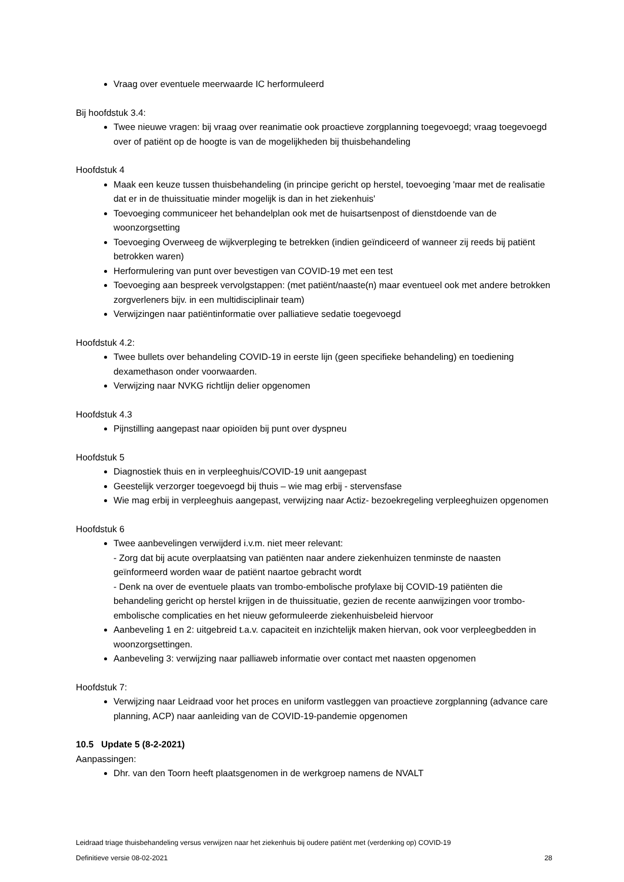Vraag over eventuele meerwaarde IC herformuleerd
Bij hoofdstuk 3.4:
Twee nieuwe vragen: bij vraag over reanimatie ook proactieve zorgplanning toegevoegd; vraag toegevoegd over of patiënt op de hoogte is van de mogelijkheden bij thuisbehandeling
Hoofdstuk 4
Maak een keuze tussen thuisbehandeling (in principe gericht op herstel, toevoeging 'maar met de realisatie dat er in de thuissituatie minder mogelijk is dan in het ziekenhuis'
Toevoeging communiceer het behandelplan ook met de huisartsenpost of dienstdoende van de woonzorgsetting
Toevoeging Overweeg de wijkverpleging te betrekken (indien geïndiceerd of wanneer zij reeds bij patiënt betrokken waren)
Herformulering van punt over bevestigen van COVID-19 met een test
Toevoeging aan bespreek vervolgstappen: (met patiënt/naaste(n) maar eventueel ook met andere betrokken zorgverleners bijv. in een multidisciplinair team)
Verwijzingen naar patiëntinformatie over palliatieve sedatie toegevoegd
Hoofdstuk 4.2:
Twee bullets over behandeling COVID-19 in eerste lijn (geen specifieke behandeling) en toediening dexamethason onder voorwaarden.
Verwijzing naar NVKG richtlijn delier opgenomen
Hoofdstuk 4.3
Pijnstilling aangepast naar opioïden bij punt over dyspneu
Hoofdstuk 5
Diagnostiek thuis en in verpleeghuis/COVID-19 unit aangepast
Geestelijk verzorger toegevoegd bij thuis – wie mag erbij - stervensfase
Wie mag erbij in verpleeghuis aangepast, verwijzing naar Actiz- bezoekregeling verpleeghuizen opgenomen
Hoofdstuk 6
Twee aanbevelingen verwijderd i.v.m. niet meer relevant:
- Zorg dat bij acute overplaatsing van patiënten naar andere ziekenhuizen tenminste de naasten geïnformeerd worden waar de patiënt naartoe gebracht wordt
- Denk na over de eventuele plaats van trombo-embolische profylaxe bij COVID-19 patiënten die behandeling gericht op herstel krijgen in de thuissituatie, gezien de recente aanwijzingen voor trombo-embolische complicaties en het nieuw geformuleerde ziekenhuisbeleid hiervoor
Aanbeveling 1 en 2: uitgebreid t.a.v. capaciteit en inzichtelijk maken hiervan, ook voor verpleegbedden in woonzorgsettingen.
Aanbeveling 3: verwijzing naar palliaweb informatie over contact met naasten opgenomen
Hoofdstuk 7:
Verwijzing naar Leidraad voor het proces en uniform vastleggen van proactieve zorgplanning (advance care planning, ACP) naar aanleiding van de COVID-19-pandemie opgenomen
10.5 Update 5 (8-2-2021)
Aanpassingen:
Dhr. van den Toorn heeft plaatsgenomen in de werkgroep namens de NVALT
Leidraad triage thuisbehandeling versus verwijzen naar het ziekenhuis bij oudere patiënt met (verdenking op) COVID-19
Definitieve versie 08-02-2021 28